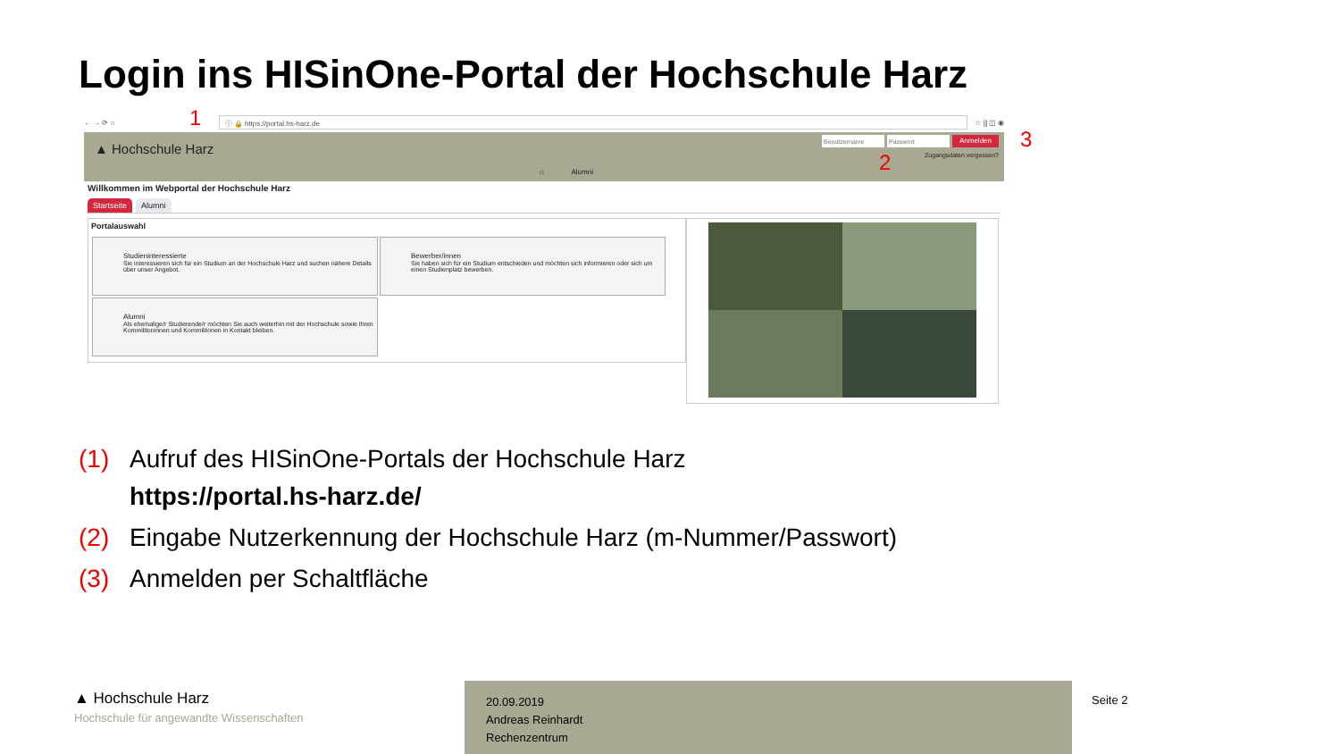Login ins HISinOne-Portal der Hochschule Harz
← → ⟳ ⌂
ⓘ 🔒 https://portal.hs-harz.de
☆ ⫼ ◫ ◉
▲ Hochschule Harz
Anmelden
Zugangsdaten vergessen?
⌂ Alumni
1
2
3
Willkommen im Webportal der Hochschule Harz
Startseite Alumni
Portalauswahl
Studieninteressierte
Sie interessieren sich für ein Studium an der Hochschule Harz und suchen nähere Details über unser Angebot.
Bewerber/innen
Sie haben sich für ein Studium entschieden und möchten sich informieren oder sich um einen Studienplatz bewerben.
Alumni
Als ehemalige/r Studierende/r möchten Sie auch weiterhin mit der Hochschule sowie Ihren Kommilitoninnen und Kommilitonen in Kontakt bleiben.
(1) Aufruf des HISinOne-Portals der Hochschule Harz
https://portal.hs-harz.de/
(2) Eingabe Nutzerkennung der Hochschule Harz (m-Nummer/Passwort)
(3) Anmelden per Schaltfläche
▲ Hochschule Harz
Hochschule für angewandte Wissenschaften
20.09.2019
Andreas Reinhardt
Rechenzentrum
Seite 2